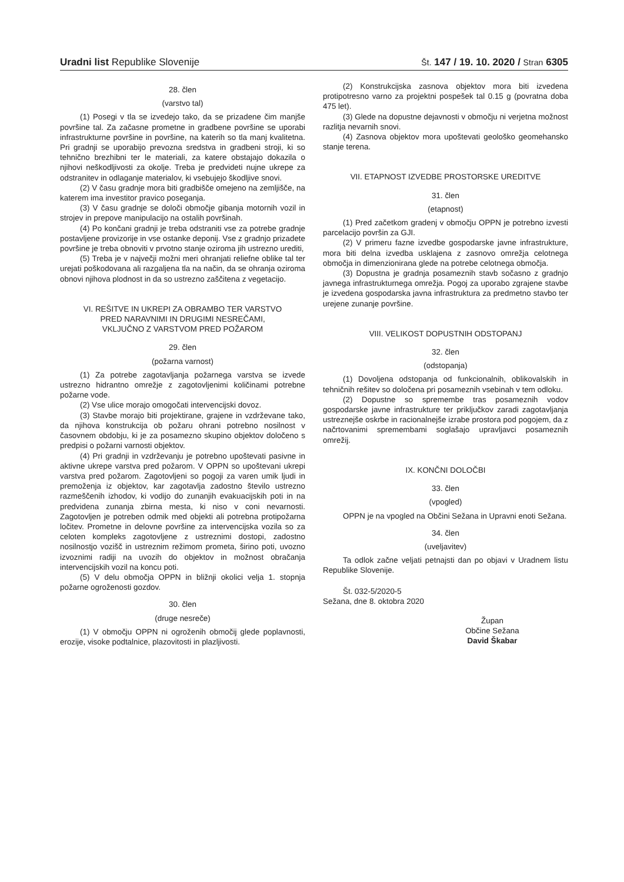Uradni list Republike Slovenije Št. 147 / 19. 10. 2020 / Stran 6305
28. člen
(varstvo tal)
(1) Posegi v tla se izvedejo tako, da se prizadene čim manjše površine tal. Za začasne prometne in gradbene površine se uporabi infrastrukturne površine in površine, na katerih so tla manj kvalitetna. Pri gradnji se uporabijo prevozna sredstva in gradbeni stroji, ki so tehnično brezhibni ter le materiali, za katere obstajajo dokazila o njihovi neškodljivosti za okolje. Treba je predvideti nujne ukrepe za odstranitev in odlaganje materialov, ki vsebujejo škodljive snovi.
(2) V času gradnje mora biti gradbišče omejeno na zemljišče, na katerem ima investitor pravico poseganja.
(3) V času gradnje se določi območje gibanja motornih vozil in strojev in prepove manipulacijo na ostalih površinah.
(4) Po končani gradnji je treba odstraniti vse za potrebe gradnje postavljene provizorije in vse ostanke deponij. Vse z gradnjo prizadete površine je treba obnoviti v prvotno stanje oziroma jih ustrezno urediti,
(5) Treba je v največji možni meri ohranjati reliefne oblike tal ter urejati poškodovana ali razgaljena tla na način, da se ohranja oziroma obnovi njihova plodnost in da so ustrezno zaščitena z vegetacijo.
VI. REŠITVE IN UKREPI ZA OBRAMBO TER VARSTVO
PRED NARAVNIMI IN DRUGIMI NESREČAMI,
VKLJUČNO Z VARSTVOM PRED POŽAROM
29. člen
(požarna varnost)
(1) Za potrebe zagotavljanja požarnega varstva se izvede ustrezno hidrantno omrežje z zagotovljenimi količinami potrebne požarne vode.
(2) Vse ulice morajo omogočati intervencijski dovoz.
(3) Stavbe morajo biti projektirane, grajene in vzdrževane tako, da njihova konstrukcija ob požaru ohrani potrebno nosilnost v časovnem obdobju, ki je za posamezno skupino objektov določeno s predpisi o požarni varnosti objektov.
(4) Pri gradnji in vzdrževanju je potrebno upoštevati pasivne in aktivne ukrepe varstva pred požarom. V OPPN so upoštevani ukrepi varstva pred požarom. Zagotovljeni so pogoji za varen umik ljudi in premoženja iz objektov, kar zagotavlja zadostno število ustrezno razmeščenih izhodov, ki vodijo do zunanjih evakuacijskih poti in na predvidena zunanja zbirna mesta, ki niso v coni nevarnosti. Zagotovljen je potreben odmik med objekti ali potrebna protipožarna ločitev. Prometne in delovne površine za intervencijska vozila so za celoten kompleks zagotovljene z ustreznimi dostopi, zadostno nosilnostjo vozišč in ustreznim režimom prometa, širino poti, uvozno izvoznimi radiji na uvozih do objektov in možnost obračanja intervencijskih vozil na koncu poti.
(5) V delu območja OPPN in bližnji okolici velja 1. stopnja požarne ogroženosti gozdov.
30. člen
(druge nesreče)
(1) V območju OPPN ni ogroženih območij glede poplavnosti, erozije, visoke podtalnice, plazovitosti in plazljivosti.
(2) Konstrukcijska zasnova objektov mora biti izvedena protipotresno varno za projektni pospešek tal 0.15 g (povratna doba 475 let).
(3) Glede na dopustne dejavnosti v območju ni verjetna možnost razlitja nevarnih snovi.
(4) Zasnova objektov mora upoštevati geološko geomehansko stanje terena.
VII. ETAPNOST IZVEDBE PROSTORSKE UREDITVE
31. člen
(etapnost)
(1) Pred začetkom gradenj v območju OPPN je potrebno izvesti parcelacijo površin za GJI.
(2) V primeru fazne izvedbe gospodarske javne infrastrukture, mora biti delna izvedba usklajena z zasnovo omrežja celotnega območja in dimenzionirana glede na potrebe celotnega območja.
(3) Dopustna je gradnja posameznih stavb sočasno z gradnjo javnega infrastrukturnega omrežja. Pogoj za uporabo zgrajene stavbe je izvedena gospodarska javna infrastruktura za predmetno stavbo ter urejene zunanje površine.
VIII. VELIKOST DOPUSTNIH ODSTOPANJ
32. člen
(odstopanja)
(1) Dovoljena odstopanja od funkcionalnih, oblikovalskih in tehničnih rešitev so določena pri posameznih vsebinah v tem odloku.
(2) Dopustne so spremembe tras posameznih vodov gospodarske javne infrastrukture ter priključkov zaradi zagotavljanja ustreznejše oskrbe in racionalnejše izrabe prostora pod pogojem, da z načrtovanimi spremembami soglašajo upravljavci posameznih omrežij.
IX. KONČNI DOLOČBI
33. člen
(vpogled)
OPPN je na vpogled na Občini Sežana in Upravni enoti Sežana.
34. člen
(uveljavitev)
Ta odlok začne veljati petnajsti dan po objavi v Uradnem listu Republike Slovenije.
Št. 032-5/2020-5
Sežana, dne 8. oktobra 2020
Župan
Občine Sežana
David Škabar